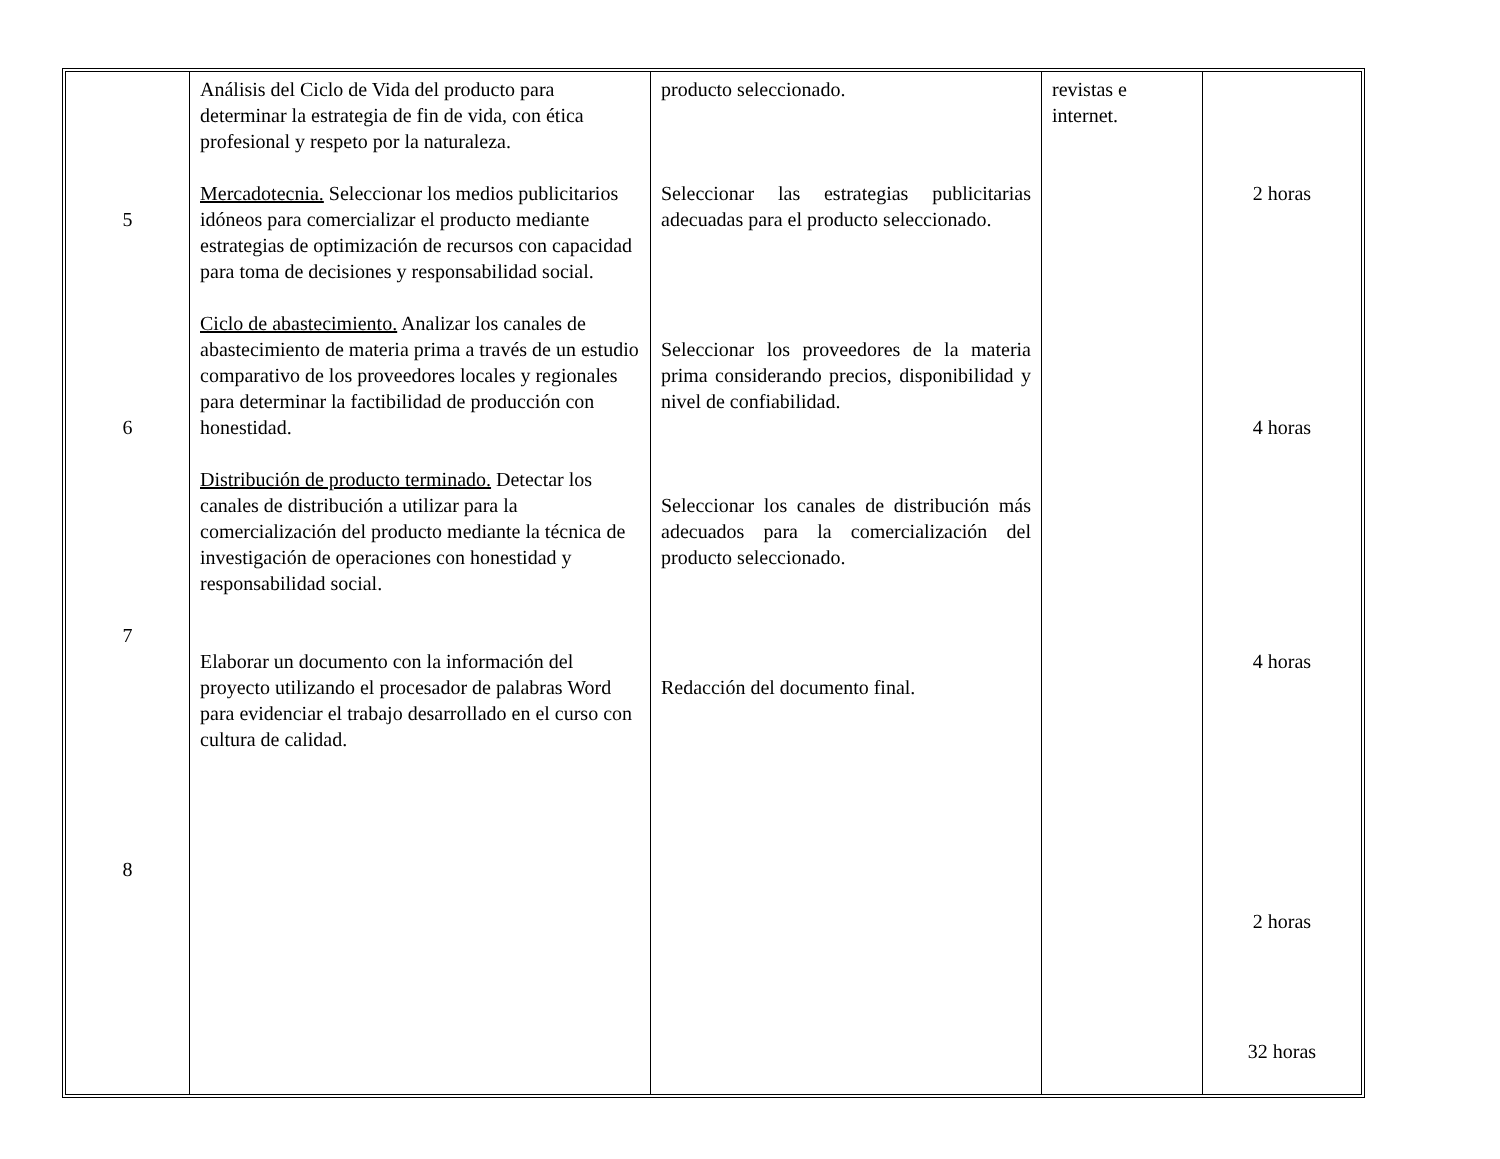| 5 6 7 8 | Análisis del Ciclo de Vida del producto para determinar la estrategia de fin de vida, con ética profesional y respeto por la naturaleza. Mercadotecnia. Seleccionar los medios publicitarios idóneos para comercializar el producto mediante estrategias de optimización de recursos con capacidad para toma de decisiones y responsabilidad social. Ciclo de abastecimiento. Analizar los canales de abastecimiento de materia prima a través de un estudio comparativo de los proveedores locales y regionales para determinar la factibilidad de producción con honestidad. Distribución de producto terminado. Detectar los canales de distribución a utilizar para la comercialización del producto mediante la técnica de investigación de operaciones con honestidad y responsabilidad social. Elaborar un documento con la información del proyecto utilizando el procesador de palabras Word para evidenciar el trabajo desarrollado en el curso con cultura de calidad. | producto seleccionado. Seleccionar las estrategias publicitarias adecuadas para el producto seleccionado. Seleccionar los proveedores de la materia prima considerando precios, disponibilidad y nivel de confiabilidad. Seleccionar los canales de distribución más adecuados para la comercialización del producto seleccionado. Redacción del documento final. | revistas e internet. | 2 horas 4 horas 4 horas 2 horas 32 horas |